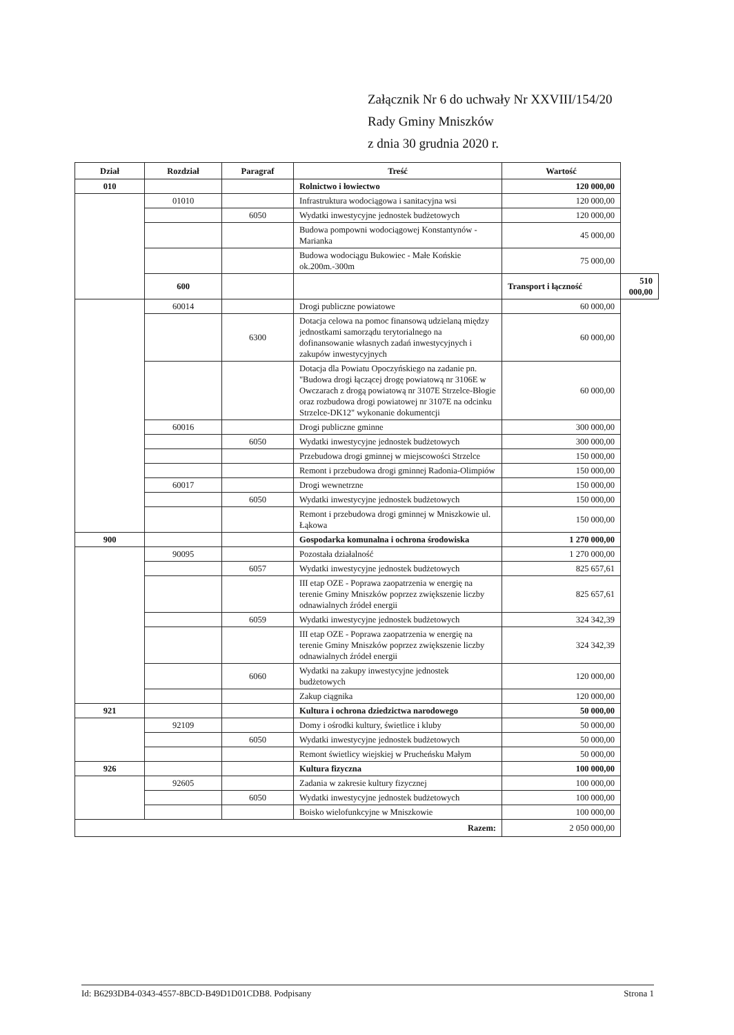Załącznik Nr 6 do uchwały Nr XXVIII/154/20
Rady Gminy Mniszków
z dnia 30 grudnia 2020 r.
| Dział | Rozdział | Paragraf | Treść | Wartość | |
| --- | --- | --- | --- | --- | --- |
| 010 | | | Rolnictwo i łowiectwo | 120 000,00 | |
| | 01010 | | Infrastruktura wodociągowa i sanitacyjna wsi | 120 000,00 | |
| | | 6050 | Wydatki inwestycyjne jednostek budżetowych | 120 000,00 | |
| | | | Budowa pompowni wodociągowej Konstantynów - Marianka | 45 000,00 | |
| | | | Budowa wodociągu Bukowiec - Małe Końskie ok.200m.-300m | 75 000,00 | |
| | 600 | | | Transport i łączność | 510 000,00 |
| | 60014 | | Drogi publiczne powiatowe | 60 000,00 | |
| | | 6300 | Dotacja celowa na pomoc finansową udzielaną między jednostkami samorządu terytorialnego na dofinansowanie własnych zadań inwestycyjnych i zakupów inwestycyjnych | 60 000,00 | |
| | | | Dotacja dla Powiatu Opoczyńskiego na zadanie pn. "Budowa drogi łączącej drogę powiatową nr 3106E w Owczarach z drogą powiatową nr 3107E Strzelce-Błogie oraz rozbudowa drogi powiatowej nr 3107E na odcinku Strzelce-DK12" wykonanie dokumentcji | 60 000,00 | |
| | 60016 | | Drogi publiczne gminne | 300 000,00 | |
| | | 6050 | Wydatki inwestycyjne jednostek budżetowych | 300 000,00 | |
| | | | Przebudowa drogi gminnej w miejscowości Strzelce | 150 000,00 | |
| | | | Remont i przebudowa drogi gminnej Radonia-Olimpiów | 150 000,00 | |
| | 60017 | | Drogi wewnetrzne | 150 000,00 | |
| | | 6050 | Wydatki inwestycyjne jednostek budżetowych | 150 000,00 | |
| | | | Remont i przebudowa drogi gminnej w Mniszkowie ul. Łąkowa | 150 000,00 | |
| 900 | | | Gospodarka komunalna i ochrona środowiska | 1 270 000,00 | |
| | 90095 | | Pozostała działalność | 1 270 000,00 | |
| | | 6057 | Wydatki inwestycyjne jednostek budżetowych | 825 657,61 | |
| | | | III etap OZE - Poprawa zaopatrzenia w energię na terenie Gminy Mniszków poprzez zwiększenie liczby odnawialnych źródeł energii | 825 657,61 | |
| | | 6059 | Wydatki inwestycyjne jednostek budżetowych | 324 342,39 | |
| | | | III etap OZE - Poprawa zaopatrzenia w energię na terenie Gminy Mniszków poprzez zwiększenie liczby odnawialnych źródeł energii | 324 342,39 | |
| | | 6060 | Wydatki na zakupy inwestycyjne jednostek budżetowych | 120 000,00 | |
| | | | Zakup ciągnika | 120 000,00 | |
| 921 | | | Kultura i ochrona dziedzictwa narodowego | 50 000,00 | |
| | 92109 | | Domy i ośrodki kultury, świetlice i kluby | 50 000,00 | |
| | | 6050 | Wydatki inwestycyjne jednostek budżetowych | 50 000,00 | |
| | | | Remont świetlicy wiejskiej w Prucheńsku Małym | 50 000,00 | |
| 926 | | | Kultura fizyczna | 100 000,00 | |
| | 92605 | | Zadania w zakresie kultury fizycznej | 100 000,00 | |
| | | 6050 | Wydatki inwestycyjne jednostek budżetowych | 100 000,00 | |
| | | | Boisko wielofunkcyjne w Mniszkowie | 100 000,00 | |
| Razem: | | | | 2 050 000,00 | |
Id: B6293DB4-0343-4557-8BCD-B49D1D01CDB8. Podpisany Strona 1